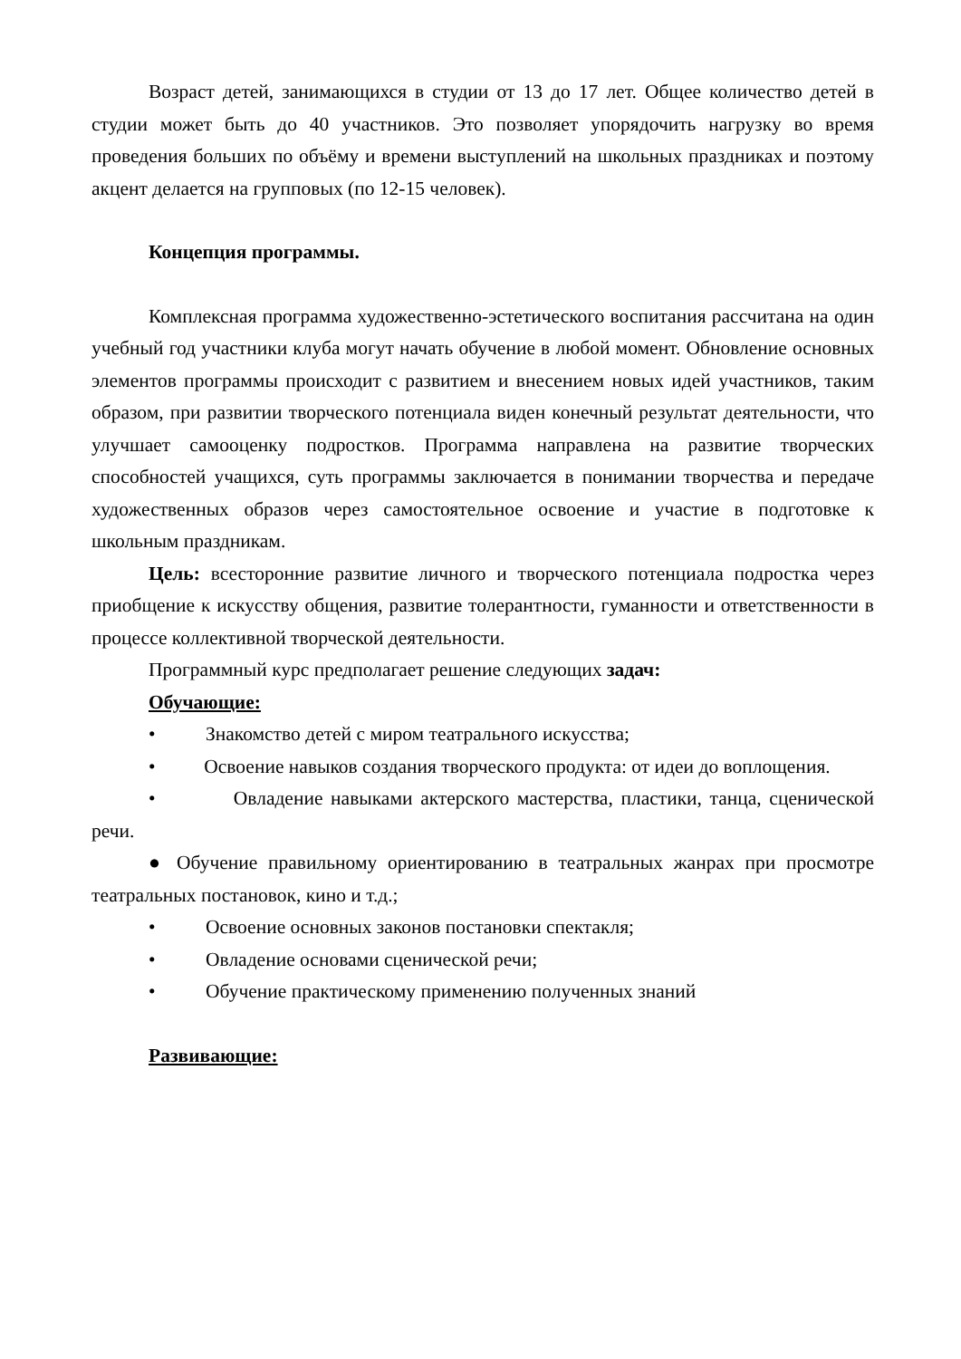Возраст детей, занимающихся в студии от 13 до 17 лет. Общее количество детей в студии может быть до 40 участников. Это позволяет упорядочить нагрузку во время проведения больших по объёму и времени выступлений на школьных праздниках и поэтому акцент делается на групповых (по 12-15 человек).
Концепция программы.
Комплексная программа художественно-эстетического воспитания рассчитана на один учебный год участники клуба могут начать обучение в любой момент. Обновление основных элементов программы происходит с развитием и внесением новых идей участников, таким образом, при развитии творческого потенциала виден конечный результат деятельности, что улучшает самооценку подростков. Программа направлена на развитие творческих способностей учащихся, суть программы заключается в понимании творчества и передаче художественных образов через самостоятельное освоение и участие в подготовке к школьным праздникам.
Цель: всесторонние развитие личного и творческого потенциала подростка через приобщение к искусству общения, развитие толерантности, гуманности и ответственности в процессе коллективной творческой деятельности.
Программный курс предполагает решение следующих задач:
Обучающие:
• Знакомство детей с миром театрального искусства;
• Освоение навыков создания творческого продукта: от идеи до воплощения.
• Овладение навыками актерского мастерства, пластики, танца, сценической речи.
● Обучение правильному ориентированию в театральных жанрах при просмотре театральных постановок, кино и т.д.;
• Освоение основных законов постановки спектакля;
• Овладение основами сценической речи;
• Обучение практическому применению полученных знаний
Развивающие: